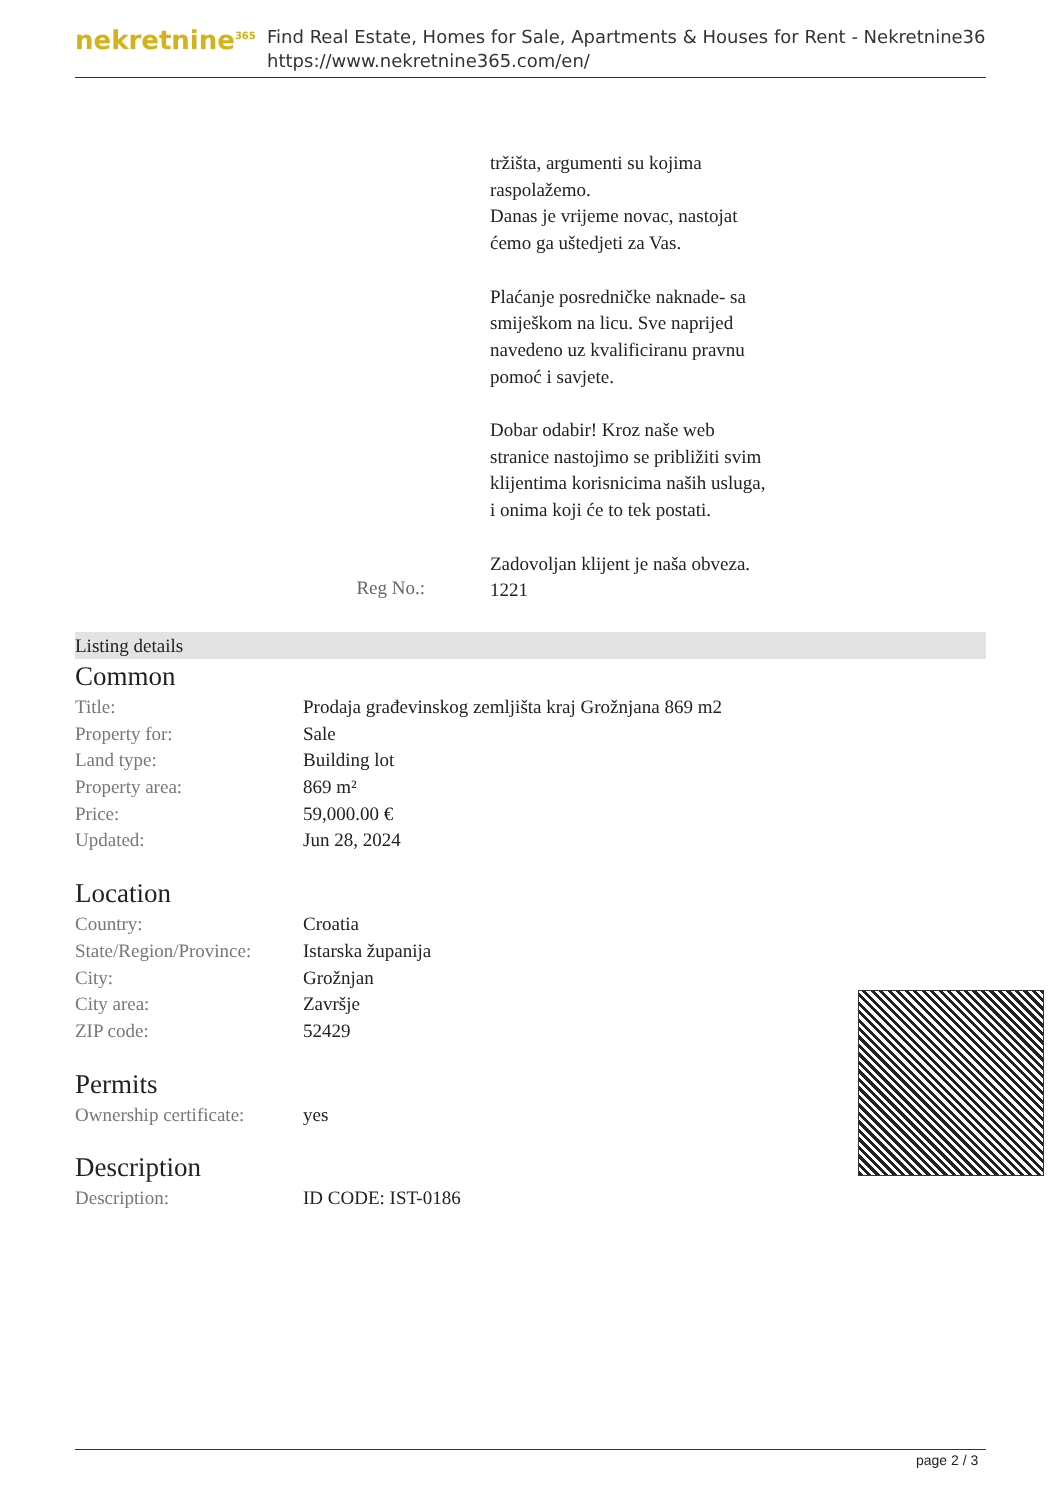nekretnine<sup>365</sup>
Find Real Estate, Homes for Sale, Apartments & Houses for Rent - Nekretnine365
https://www.nekretnine365.com/en/
tržišta, argumenti su kojima raspolažemo.
Danas je vrijeme novac, nastojat ćemo ga uštedjeti za Vas.
Plaćanje posredničke naknade- sa smiješkom na licu. Sve naprijed navedeno uz kvalificiranu pravnu pomoć i savjete.
Dobar odabir! Kroz naše web stranice nastojimo se približiti svim klijentima korisnicima naših usluga, i onima koji će to tek postati.
Zadovoljan klijent je naša obveza.
Reg No.:
1221
Listing details
Common
| Title: | Prodaja građevinskog zemljišta kraj Grožnjana 869 m2 |
| Property for: | Sale |
| Land type: | Building lot |
| Property area: | 869 m² |
| Price: | 59,000.00 € |
| Updated: | Jun 28, 2024 |
Location
| Country: | Croatia |
| State/Region/Province: | Istarska županija |
| City: | Grožnjan |
| City area: | Završje |
| ZIP code: | 52429 |
Permits
| Ownership certificate: | yes |
Description
| Description: | ID CODE: IST-0186 |
page 2 / 3